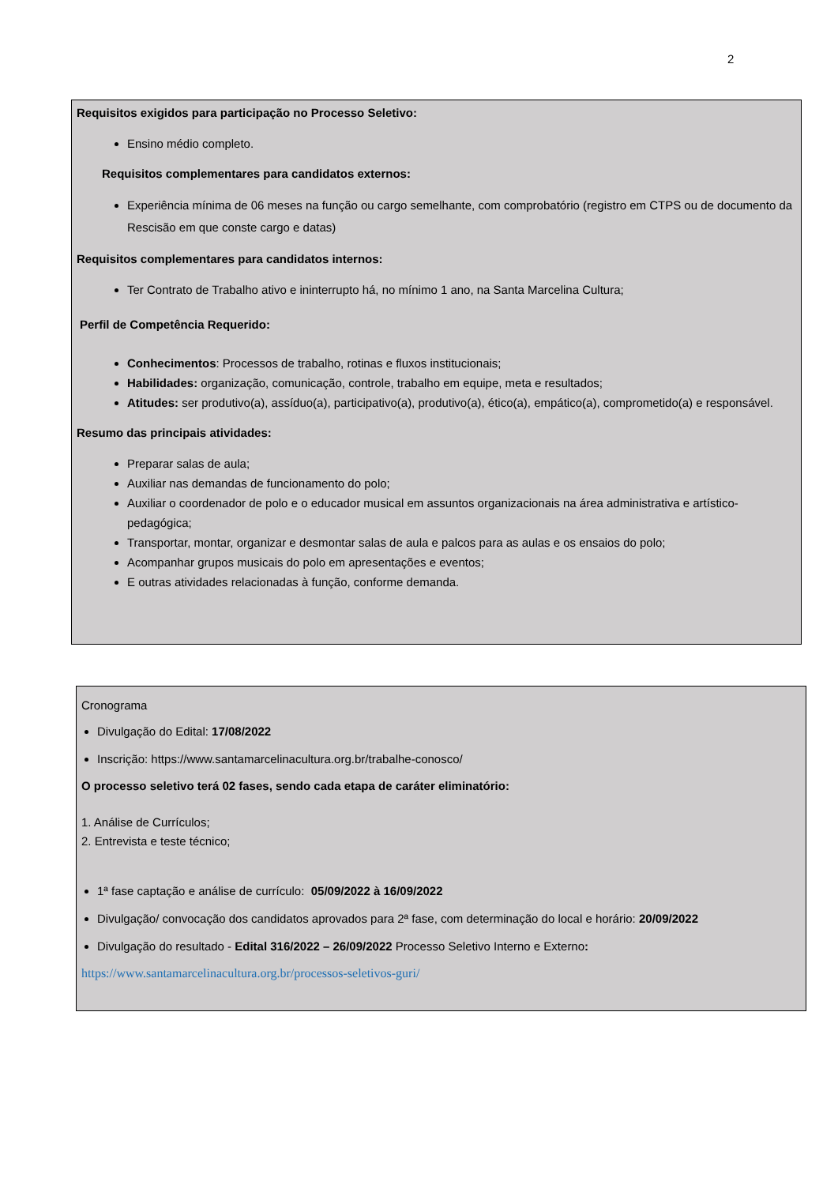2
Requisitos exigidos para participação no Processo Seletivo:
Ensino médio completo.
Requisitos complementares para candidatos externos:
Experiência mínima de 06 meses na função ou cargo semelhante, com comprobatório (registro em CTPS ou de documento da Rescisão em que conste cargo e datas)
Requisitos complementares para candidatos internos:
Ter Contrato de Trabalho ativo e ininterrupto há, no mínimo 1 ano, na Santa Marcelina Cultura;
Perfil de Competência Requerido:
Conhecimentos: Processos de trabalho, rotinas e fluxos institucionais;
Habilidades: organização, comunicação, controle, trabalho em equipe, meta e resultados;
Atitudes: ser produtivo(a), assíduo(a), participativo(a), produtivo(a), ético(a), empático(a), comprometido(a) e responsável.
Resumo das principais atividades:
Preparar salas de aula;
Auxiliar nas demandas de funcionamento do polo;
Auxiliar o coordenador de polo e o educador musical em assuntos organizacionais na área administrativa e artístico-pedagógica;
Transportar, montar, organizar e desmontar salas de aula e palcos para as aulas e os ensaios do polo;
Acompanhar grupos musicais do polo em apresentações e eventos;
E outras atividades relacionadas à função, conforme demanda.
Cronograma
Divulgação do Edital: 17/08/2022
Inscrição: https://www.santamarcelinacultura.org.br/trabalhe-conosco/
O processo seletivo terá 02 fases, sendo cada etapa de caráter eliminatório:
1. Análise de Currículos;
2. Entrevista e teste técnico;
1ª fase captação e análise de currículo: 05/09/2022 à 16/09/2022
Divulgação/ convocação dos candidatos aprovados para 2ª fase, com determinação do local e horário: 20/09/2022
Divulgação do resultado - Edital 316/2022 – 26/09/2022 Processo Seletivo Interno e Externo:
https://www.santamarcelinacultura.org.br/processos-seletivos-guri/